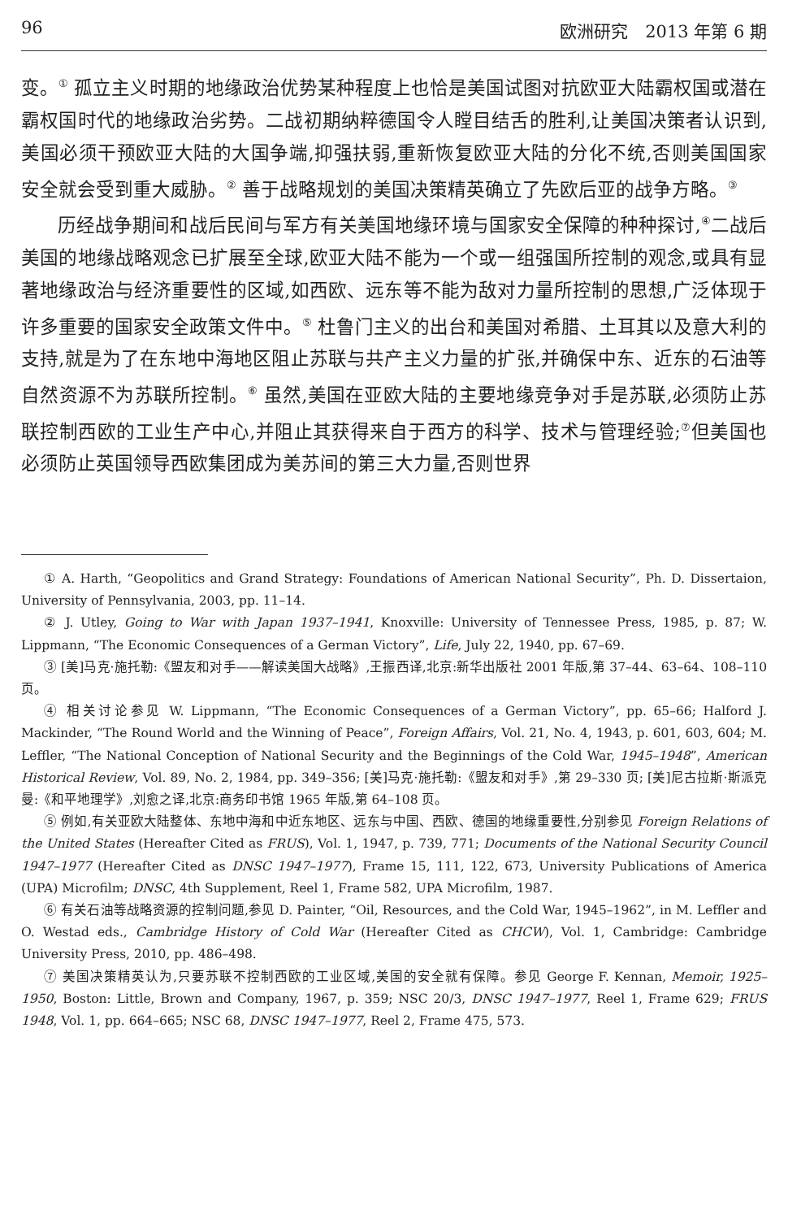96 欧洲研究　2013 年第 6 期
变。<sup>①</sup> 孤立主义时期的地缘政治优势某种程度上也恰是美国试图对抗欧亚大陆霸权国或潜在霸权国时代的地缘政治劣势。二战初期纳粹德国令人瞠目结舌的胜利,让美国决策者认识到,美国必须干预欧亚大陆的大国争端,抑强扶弱,重新恢复欧亚大陆的分化不统,否则美国国家安全就会受到重大威胁。<sup>②</sup> 善于战略规划的美国决策精英确立了先欧后亚的战争方略。<sup>③</sup>
历经战争期间和战后民间与军方有关美国地缘环境与国家安全保障的种种探讨,<sup>④</sup>二战后美国的地缘战略观念已扩展至全球,欧亚大陆不能为一个或一组强国所控制的观念,或具有显著地缘政治与经济重要性的区域,如西欧、远东等不能为敌对力量所控制的思想,广泛体现于许多重要的国家安全政策文件中。<sup>⑤</sup> 杜鲁门主义的出台和美国对希腊、土耳其以及意大利的支持,就是为了在东地中海地区阻止苏联与共产主义力量的扩张,并确保中东、近东的石油等自然资源不为苏联所控制。<sup>⑥</sup> 虽然,美国在亚欧大陆的主要地缘竞争对手是苏联,必须防止苏联控制西欧的工业生产中心,并阻止其获得来自于西方的科学、技术与管理经验;<sup>⑦</sup>但美国也必须防止英国领导西欧集团成为美苏间的第三大力量,否则世界
① A. Harth, “Geopolitics and Grand Strategy: Foundations of American National Security”, Ph. D. Dissertaion, University of Pennsylvania, 2003, pp. 11–14.
② J. Utley, Going to War with Japan 1937–1941, Knoxville: University of Tennessee Press, 1985, p. 87; W. Lippmann, “The Economic Consequences of a German Victory”, Life, July 22, 1940, pp. 67–69.
③ [美]马克·施托勒:《盟友和对手——解读美国大战略》,王振西译,北京:新华出版社 2001 年版,第 37–44、63–64、108–110 页。
④ 相关讨论参见 W. Lippmann, “The Economic Consequences of a German Victory”, pp. 65–66; Halford J. Mackinder, “The Round World and the Winning of Peace”, Foreign Affairs, Vol. 21, No. 4, 1943, p. 601, 603, 604; M. Leffler, “The National Conception of National Security and the Beginnings of the Cold War, 1945–1948”, American Historical Review, Vol. 89, No. 2, 1984, pp. 349–356; [美]马克·施托勒:《盟友和对手》,第 29–330 页; [美]尼古拉斯·斯派克曼:《和平地理学》,刘愈之译,北京:商务印书馆 1965 年版,第 64–108 页。
⑤ 例如,有关亚欧大陆整体、东地中海和中近东地区、远东与中国、西欧、德国的地缘重要性,分别参见 Foreign Relations of the United States (Hereafter Cited as FRUS), Vol. 1, 1947, p. 739, 771; Documents of the National Security Council 1947–1977 (Hereafter Cited as DNSC 1947–1977), Frame 15, 111, 122, 673, University Publications of America (UPA) Microfilm; DNSC, 4th Supplement, Reel 1, Frame 582, UPA Microfilm, 1987.
⑥ 有关石油等战略资源的控制问题,参见 D. Painter, “Oil, Resources, and the Cold War, 1945–1962”, in M. Leffler and O. Westad eds., Cambridge History of Cold War (Hereafter Cited as CHCW), Vol. 1, Cambridge: Cambridge University Press, 2010, pp. 486–498.
⑦ 美国决策精英认为,只要苏联不控制西欧的工业区域,美国的安全就有保障。参见 George F. Kennan, Memoir, 1925–1950, Boston: Little, Brown and Company, 1967, p. 359; NSC 20/3, DNSC 1947–1977, Reel 1, Frame 629; FRUS 1948, Vol. 1, pp. 664–665; NSC 68, DNSC 1947–1977, Reel 2, Frame 475, 573.